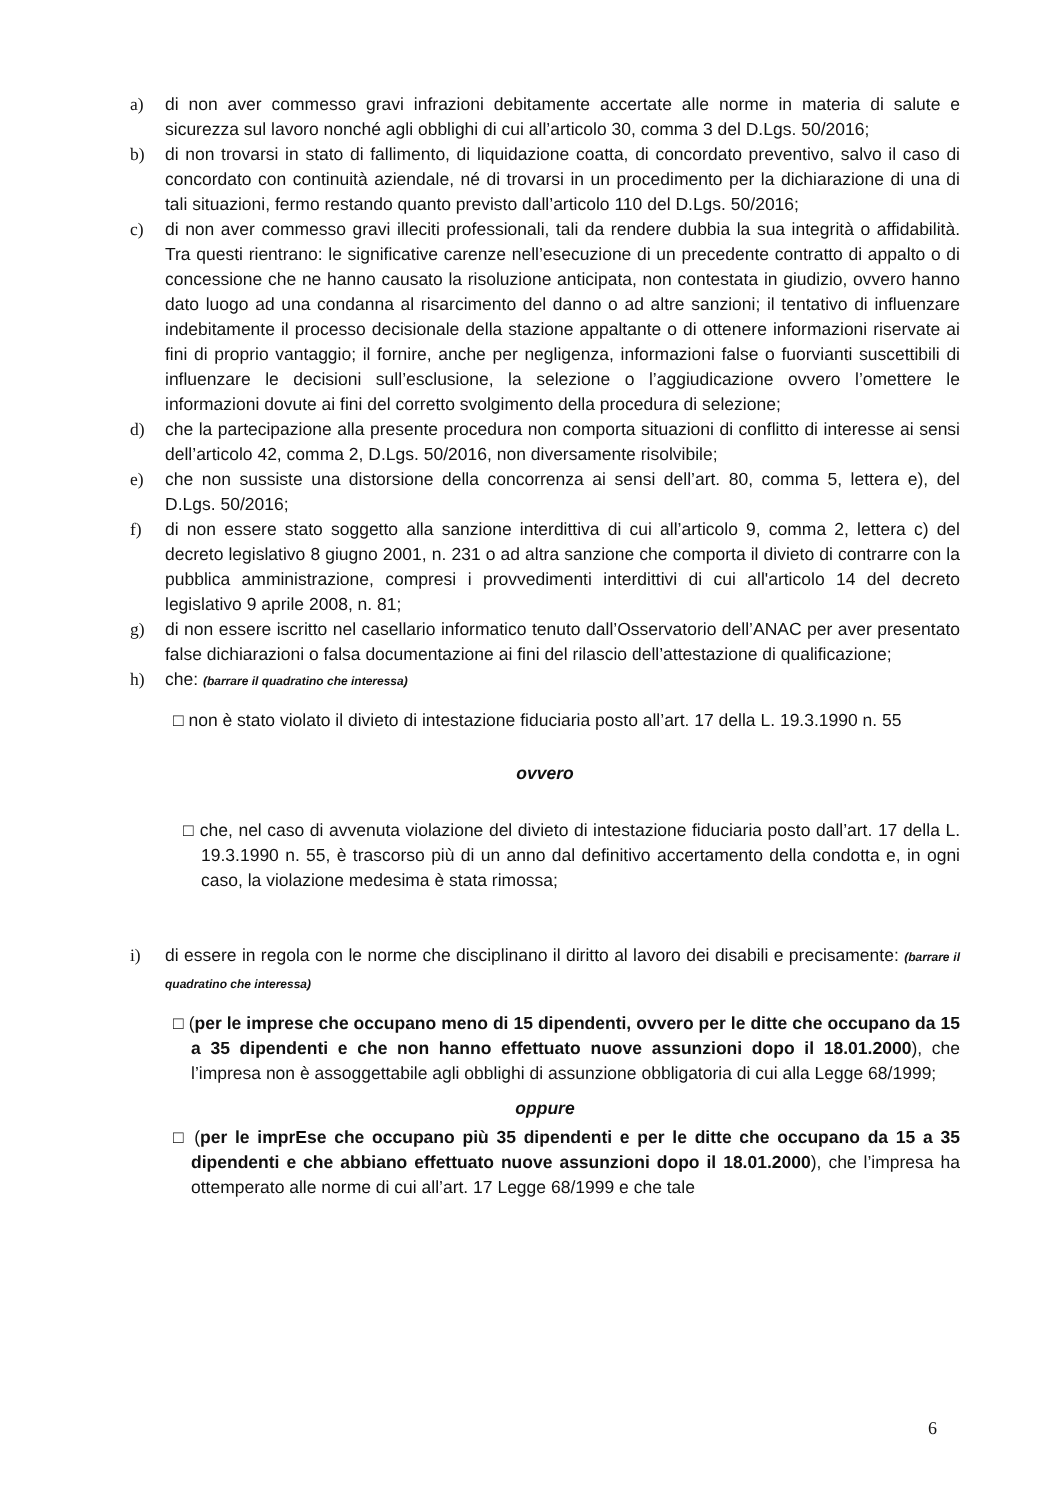a) di non aver commesso gravi infrazioni debitamente accertate alle norme in materia di salute e sicurezza sul lavoro nonché agli obblighi di cui all’articolo 30, comma 3 del D.Lgs. 50/2016;
b) di non trovarsi in stato di fallimento, di liquidazione coatta, di concordato preventivo, salvo il caso di concordato con continuità aziendale, né di trovarsi in un procedimento per la dichiarazione di una di tali situazioni, fermo restando quanto previsto dall’articolo 110 del D.Lgs. 50/2016;
c) di non aver commesso gravi illeciti professionali, tali da rendere dubbia la sua integrità o affidabilità. Tra questi rientrano: le significative carenze nell’esecuzione di un precedente contratto di appalto o di concessione che ne hanno causato la risoluzione anticipata, non contestata in giudizio, ovvero hanno dato luogo ad una condanna al risarcimento del danno o ad altre sanzioni; il tentativo di influenzare indebitamente il processo decisionale della stazione appaltante o di ottenere informazioni riservate ai fini di proprio vantaggio; il fornire, anche per negligenza, informazioni false o fuorvianti suscettibili di influenzare le decisioni sull’esclusione, la selezione o l’aggiudicazione ovvero l’omettere le informazioni dovute ai fini del corretto svolgimento della procedura di selezione;
d) che la partecipazione alla presente procedura non comporta situazioni di conflitto di interesse ai sensi dell’articolo 42, comma 2, D.Lgs. 50/2016, non diversamente risolvibile;
e) che non sussiste una distorsione della concorrenza ai sensi dell’art. 80, comma 5, lettera e), del D.Lgs. 50/2016;
f) di non essere stato soggetto alla sanzione interdittiva di cui all’articolo 9, comma 2, lettera c) del decreto legislativo 8 giugno 2001, n. 231 o ad altra sanzione che comporta il divieto di contrarre con la pubblica amministrazione, compresi i provvedimenti interdittivi di cui all'articolo 14 del decreto legislativo 9 aprile 2008, n. 81;
g) di non essere iscritto nel casellario informatico tenuto dall’Osservatorio dell’ANAC per aver presentato false dichiarazioni o falsa documentazione ai fini del rilascio dell’attestazione di qualificazione;
h) che: (barrare il quadratino che interessa)
□ non è stato violato il divieto di intestazione fiduciaria posto all’art. 17 della L. 19.3.1990 n. 55
ovvero
□ che, nel caso di avvenuta violazione del divieto di intestazione fiduciaria posto dall’art. 17 della L. 19.3.1990 n. 55, è trascorso più di un anno dal definitivo accertamento della condotta e, in ogni caso, la violazione medesima è stata rimossa;
i) di essere in regola con le norme che disciplinano il diritto al lavoro dei disabili e precisamente: (barrare il quadratino che interessa)
□ (per le imprese che occupano meno di 15 dipendenti, ovvero per le ditte che occupano da 15 a 35 dipendenti e che non hanno effettuato nuove assunzioni dopo il 18.01.2000), che l’impresa non è assoggettabile agli obblighi di assunzione obbligatoria di cui alla Legge 68/1999;
oppure
□ (per le imprEse che occupano più 35 dipendenti e per le ditte che occupano da 15 a 35 dipendenti e che abbiano effettuato nuove assunzioni dopo il 18.01.2000), che l’impresa ha ottemperato alle norme di cui all’art. 17 Legge 68/1999 e che tale
6